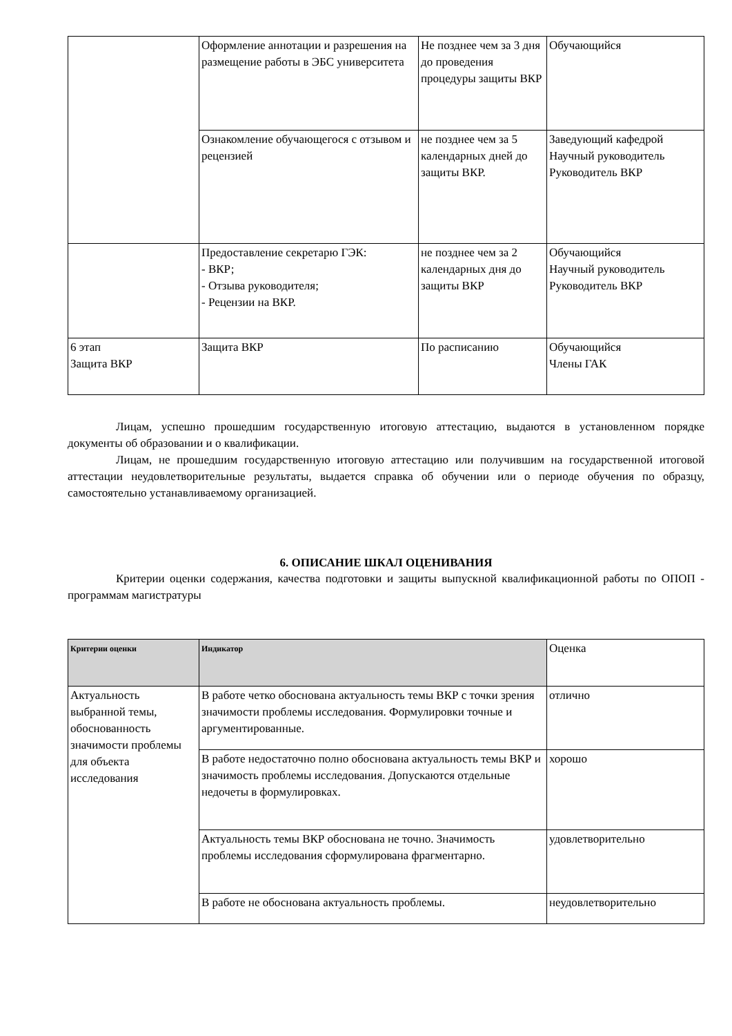| | Оформление аннотации и разрешения на размещение работы в ЭБС университета | Не позднее чем за 3 дня до проведения процедуры защиты ВКР | Обучающийся |
| | Ознакомление обучающегося с отзывом и рецензией | не позднее чем за 5 календарных дней до защиты ВКР. | Заведующий кафедрой Научный руководитель Руководитель ВКР |
| | Предоставление секретарю ГЭК: - ВКР; - Отзыва руководителя; - Рецензии на ВКР. | не позднее чем за 2 календарных дня до защиты ВКР | Обучающийся Научный руководитель Руководитель ВКР |
| 6 этап Защита ВКР | Защита ВКР | По расписанию | Обучающийся Члены ГАК |
Лицам, успешно прошедшим государственную итоговую аттестацию, выдаются в установленном порядке документы об образовании и о квалификации.
Лицам, не прошедшим государственную итоговую аттестацию или получившим на государственной итоговой аттестации неудовлетворительные результаты, выдается справка об обучении или о периоде обучения по образцу, самостоятельно устанавливаемому организацией.
6. ОПИСАНИЕ ШКАЛ ОЦЕНИВАНИЯ
Критерии оценки содержания, качества подготовки и защиты выпускной квалификационной работы по ОПОП - программам магистратуры
| Критерии оценки | Индикатор | Оценка |
| --- | --- | --- |
| Актуальность выбранной темы, обоснованность значимости проблемы для объекта исследования | В работе четко обоснована актуальность темы ВКР с точки зрения значимости проблемы исследования. Формулировки точные и аргументированные. | отлично |
| | В работе недостаточно полно обоснована актуальность темы ВКР и значимость проблемы исследования. Допускаются отдельные недочеты в формулировках. | хорошо |
| | Актуальность темы ВКР обоснована не точно. Значимость проблемы исследования сформулирована фрагментарно. | удовлетворительно |
| | В работе не обоснована актуальность проблемы. | неудовлетворительно |